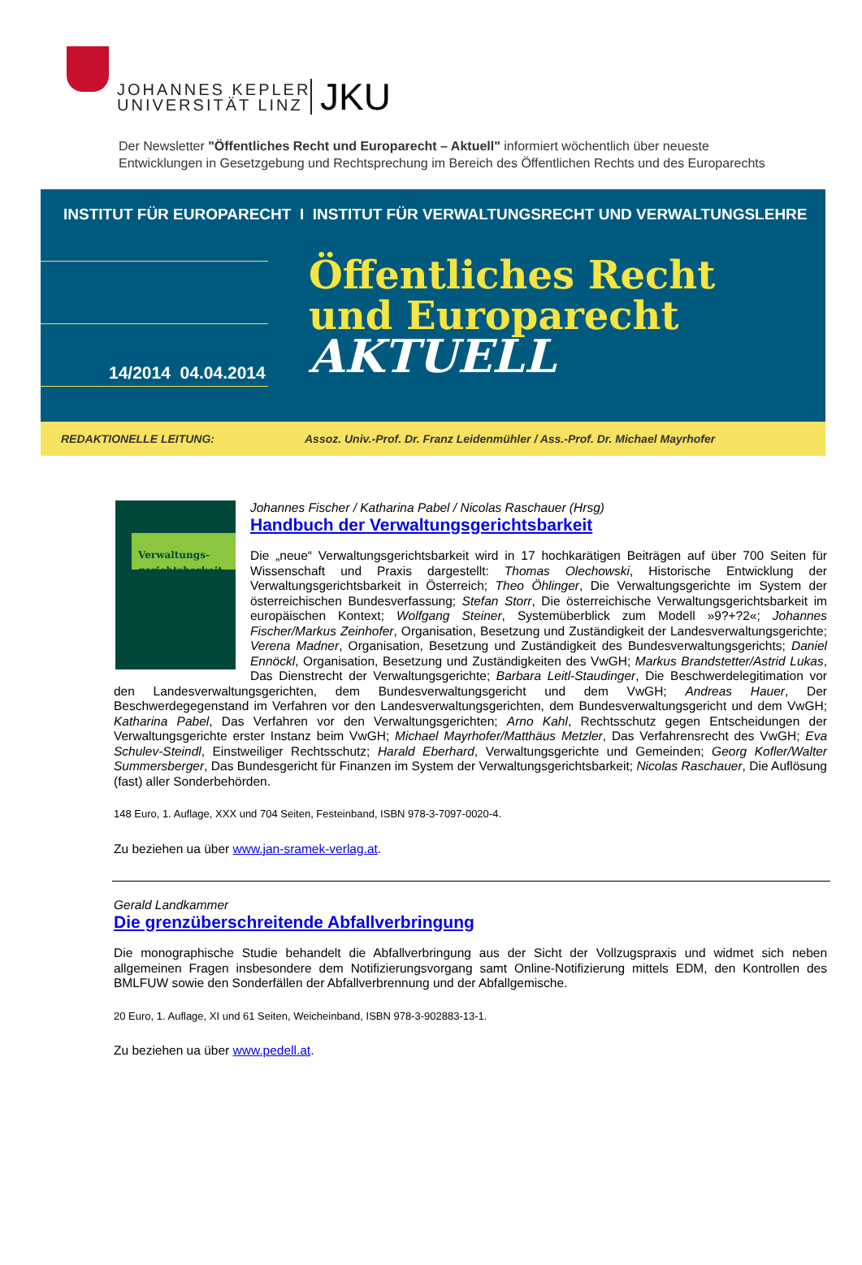JOHANNES KEPLER
UNIVERSITÄT LINZ
JKU
Der Newsletter "Öffentliches Recht und Europarecht – Aktuell" informiert wöchentlich über neueste
Entwicklungen in Gesetzgebung und Rechtsprechung im Bereich des Öffentlichen Rechts und des Europarechts
INSTITUT FÜR EUROPARECHT I INSTITUT FÜR VERWALTUNGSRECHT UND VERWALTUNGSLEHRE
Öffentliches Recht
und Europarecht
AKTUELL
14/2014 04.04.2014
REDAKTIONELLE LEITUNG: Assoz. Univ.-Prof. Dr. Franz Leidenmühler / Ass.-Prof. Dr. Michael Mayrhofer
Verwaltungs-
gerichtsbarkeit
Johannes Fischer / Katharina Pabel / Nicolas Raschauer (Hrsg)
Handbuch der Verwaltungsgerichtsbarkeit
Die „neue“ Verwaltungsgerichtsbarkeit wird in 17 hochkarätigen Beiträgen auf über 700 Seiten für Wissenschaft und Praxis dargestellt: Thomas Olechowski, Historische Entwicklung der Verwaltungsgerichtsbarkeit in Österreich; Theo Öhlinger, Die Verwaltungsgerichte im System der österreichischen Bundesverfassung; Stefan Storr, Die österreichische Verwaltungsgerichtsbarkeit im europäischen Kontext; Wolfgang Steiner, Systemüberblick zum Modell »9?+?2«; Johannes Fischer/Markus Zeinhofer, Organisation, Besetzung und Zuständigkeit der Landesverwaltungsgerichte; Verena Madner, Organisation, Besetzung und Zuständigkeit des Bundesverwaltungsgerichts; Daniel Ennöckl, Organisation, Besetzung und Zuständigkeiten des VwGH; Markus Brandstetter/Astrid Lukas, Das Dienstrecht der Verwaltungsgerichte; Barbara Leitl-Staudinger, Die Beschwerdelegitimation vor den Landesverwaltungsgerichten, dem Bundesverwaltungsgericht und dem VwGH; Andreas Hauer, Der Beschwerdegegenstand im Verfahren vor den Landesverwaltungsgerichten, dem Bundesverwaltungsgericht und dem VwGH; Katharina Pabel, Das Verfahren vor den Verwaltungsgerichten; Arno Kahl, Rechtsschutz gegen Entscheidungen der Verwaltungsgerichte erster Instanz beim VwGH; Michael Mayrhofer/Matthäus Metzler, Das Verfahrensrecht des VwGH; Eva Schulev-Steindl, Einstweiliger Rechtsschutz; Harald Eberhard, Verwaltungsgerichte und Gemeinden; Georg Kofler/Walter Summersberger, Das Bundesgericht für Finanzen im System der Verwaltungsgerichtsbarkeit; Nicolas Raschauer, Die Auflösung (fast) aller Sonderbehörden.
148 Euro, 1. Auflage, XXX und 704 Seiten, Festeinband, ISBN 978-3-7097-0020-4.
Zu beziehen ua über www.jan-sramek-verlag.at.
Gerald Landkammer
Die grenzüberschreitende Abfallverbringung
Die monographische Studie behandelt die Abfallverbringung aus der Sicht der Vollzugspraxis und widmet sich neben allgemeinen Fragen insbesondere dem Notifizierungsvorgang samt Online-Notifizierung mittels EDM, den Kontrollen des BMLFUW sowie den Sonderfällen der Abfallverbrennung und der Abfallgemische.
20 Euro, 1. Auflage, XI und 61 Seiten, Weicheinband, ISBN 978-3-902883-13-1.
Zu beziehen ua über www.pedell.at.